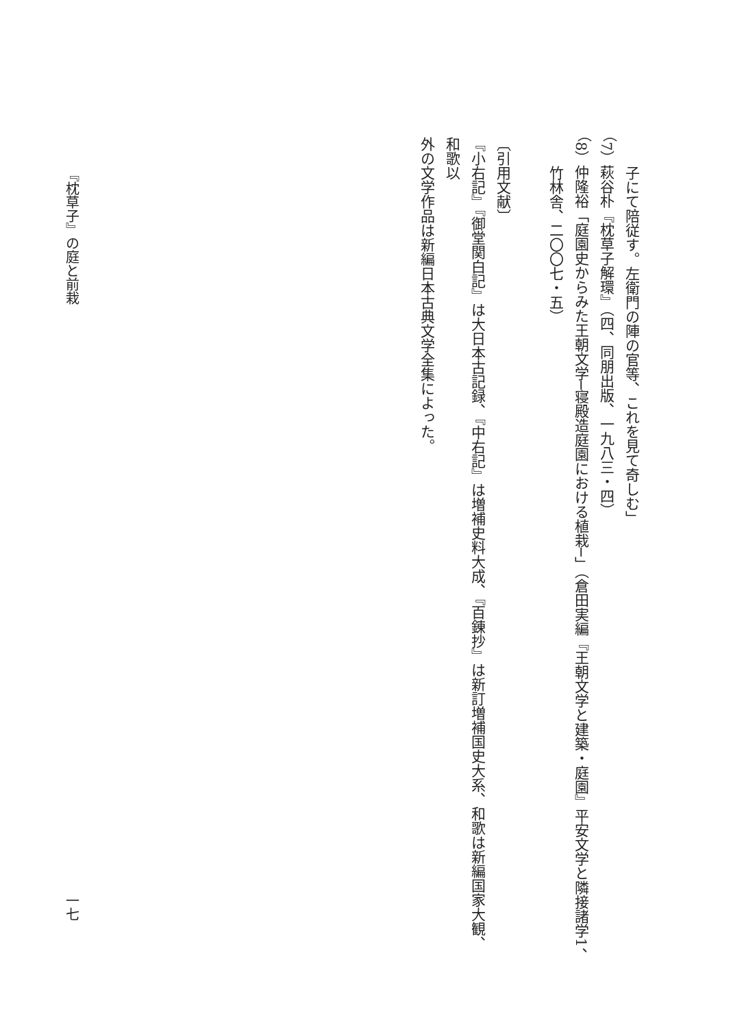子にて陪従す。左衛門の陣の官等、これを見て奇しむ」
（7）萩谷朴『枕草子解環』（四、同朋出版、一九八三・四）
（8）仲隆裕「庭園史からみた王朝文学─寝殿造庭園における植栽─」（倉田実編『王朝文学と建築・庭園』平安文学と隣接諸学1、
竹林舎、二〇〇七・五）
〔引用文献〕
『小右記』『御堂関白記』は大日本古記録、『中右記』は増補史料大成、『百錬抄』は新訂増補国史大系、和歌は新編国家大観、和歌以
外の文学作品は新編日本古典文学全集によった。
『枕草子』の庭と前栽 一七